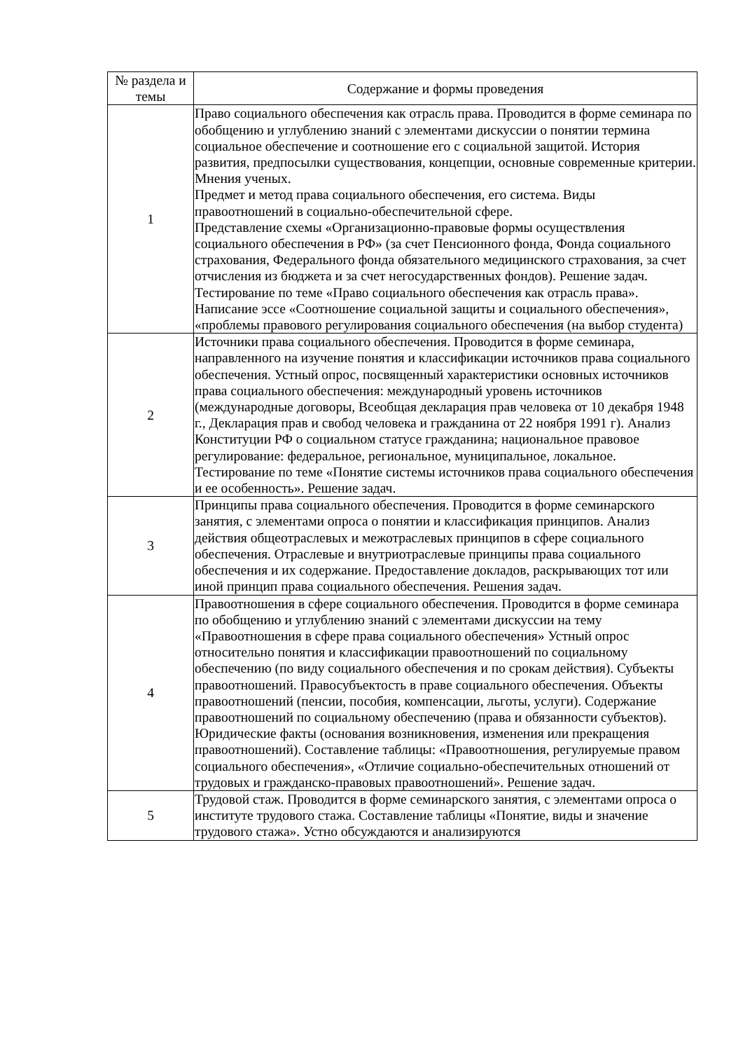| № раздела и темы | Содержание и формы проведения |
| --- | --- |
| 1 | Право социального обеспечения как отрасль права. Проводится в форме семинара по обобщению и углублению знаний с элементами дискуссии о понятии термина социальное обеспечение и соотношение его с социальной защитой. История развития, предпосылки существования, концепции, основные современные критерии. Мнения ученых. Предмет и метод права социального обеспечения, его система. Виды правоотношений в социально-обеспечительной сфере. Представление схемы «Организационно-правовые формы осуществления социального обеспечения в РФ» (за счет Пенсионного фонда, Фонда социального страхования, Федерального фонда обязательного медицинского страхования, за счет отчисления из бюджета и за счет негосударственных фондов). Решение задач. Тестирование по теме «Право социального обеспечения как отрасль права». Написание эссе «Соотношение социальной защиты и социального обеспечения», «проблемы правового регулирования социального обеспечения (на выбор студента) |
| 2 | Источники права социального обеспечения. Проводится в форме семинара, направленного на изучение понятия и классификации источников права социального обеспечения. Устный опрос, посвященный характеристики основных источников права социального обеспечения: международный уровень источников (международные договоры, Всеобщая декларация прав человека от 10 декабря 1948 г., Декларация прав и свобод человека и гражданина от 22 ноября 1991 г). Анализ Конституции РФ о социальном статусе гражданина; национальное правовое регулирование: федеральное, региональное, муниципальное, локальное. Тестирование по теме «Понятие системы источников права социального обеспечения и ее особенность». Решение задач. |
| 3 | Принципы права социального обеспечения. Проводится в форме семинарского занятия, с элементами опроса о понятии и классификация принципов. Анализ действия общеотраслевых и межотраслевых принципов в сфере социального обеспечения. Отраслевые и внутриотраслевые принципы права социального обеспечения и их содержание. Предоставление докладов, раскрывающих тот или иной принцип права социального обеспечения. Решения задач. |
| 4 | Правоотношения в сфере социального обеспечения. Проводится в форме семинара по обобщению и углублению знаний с элементами дискуссии на тему «Правоотношения в сфере права социального обеспечения» Устный опрос относительно понятия и классификации правоотношений по социальному обеспечению (по виду социального обеспечения и по срокам действия). Субъекты правоотношений. Правосубъектость в праве социального обеспечения. Объекты правоотношений (пенсии, пособия, компенсации, льготы, услуги). Содержание правоотношений по социальному обеспечению (права и обязанности субъектов). Юридические факты (основания возникновения, изменения или прекращения правоотношений). Составление таблицы: «Правоотношения, регулируемые правом социального обеспечения», «Отличие социально-обеспечительных отношений от трудовых и гражданско-правовых правоотношений». Решение задач. |
| 5 | Трудовой стаж. Проводится в форме семинарского занятия, с элементами опроса о институте трудового стажа. Составление таблицы «Понятие, виды и значение трудового стажа». Устно обсуждаются и анализируются |